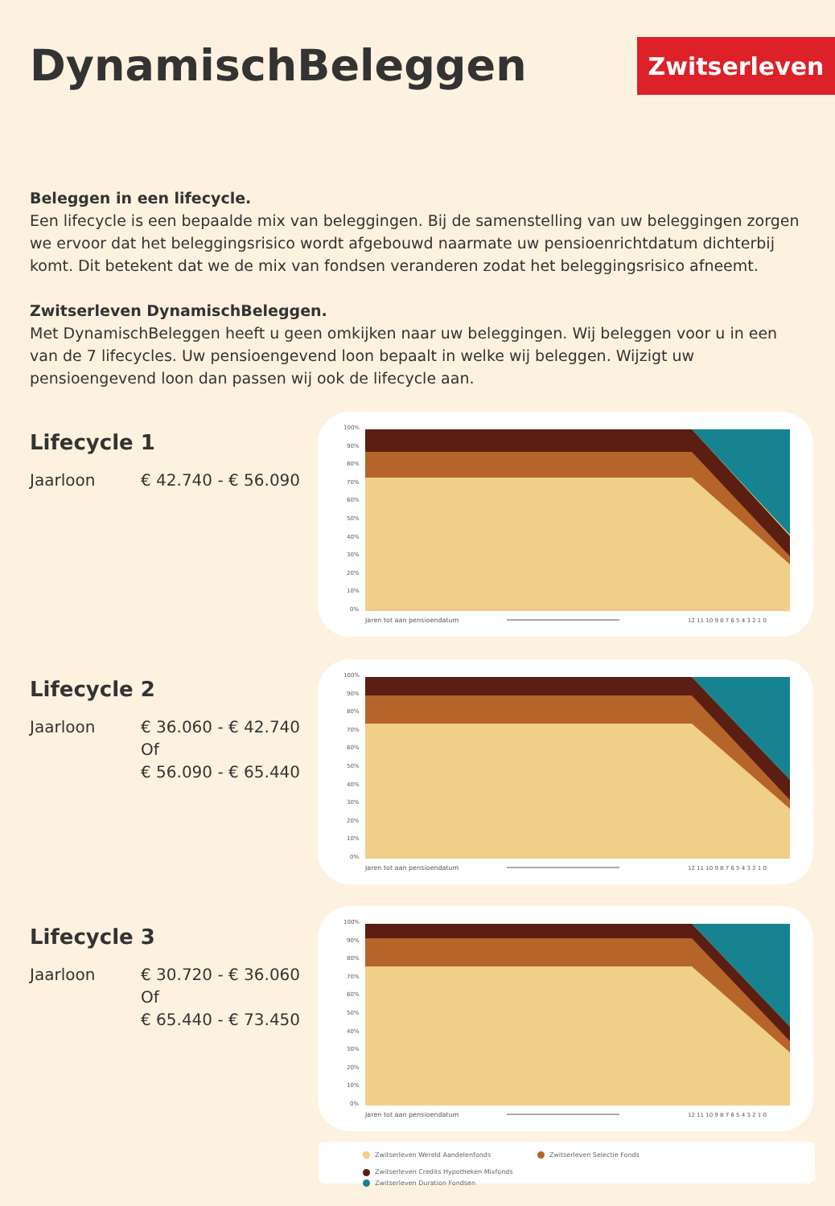DynamischBeleggen Zwitserleven
Beleggen in een lifecycle.
Een lifecycle is een bepaalde mix van beleggingen. Bij de samenstelling van uw beleggingen zorgen we ervoor dat het beleggingsrisico wordt afgebouwd naarmate uw pensioenrichtdatum dichterbij komt. Dit betekent dat we de mix van fondsen veranderen zodat het beleggingsrisico afneemt.
Zwitserleven DynamischBeleggen.
Met DynamischBeleggen heeft u geen omkijken naar uw beleggingen. Wij beleggen voor u in een van de 7 lifecycles. Uw pensioengevend loon bepaalt in welke wij beleggen. Wijzigt uw pensioengevend loon dan passen wij ook de lifecycle aan.
Lifecycle 1
Jaarloon € 42.740 - € 56.090
100%
90%
80%
70%
60%
50%
40%
30%
20%
10%
0%
Jaren tot aan pensioendatum
12 11 10 9 8 7 6 5 4 3 2 1 0
Lifecycle 2
Jaarloon € 36.060 - € 42.740
Of
€ 56.090 - € 65.440
100%
90%
80%
70%
60%
50%
40%
30%
20%
10%
0%
Jaren tot aan pensioendatum
12 11 10 9 8 7 6 5 4 3 2 1 0
Lifecycle 3
Jaarloon € 30.720 - € 36.060
Of
€ 65.440 - € 73.450
100%
90%
80%
70%
60%
50%
40%
30%
20%
10%
0%
Jaren tot aan pensioendatum
12 11 10 9 8 7 6 5 4 3 2 1 0
Zwitserleven Wereld Aandelenfonds Zwitserleven Selectie Fonds Zwitserleven Credits Hypotheken Mixfonds
Zwitserleven Duration Fondsen